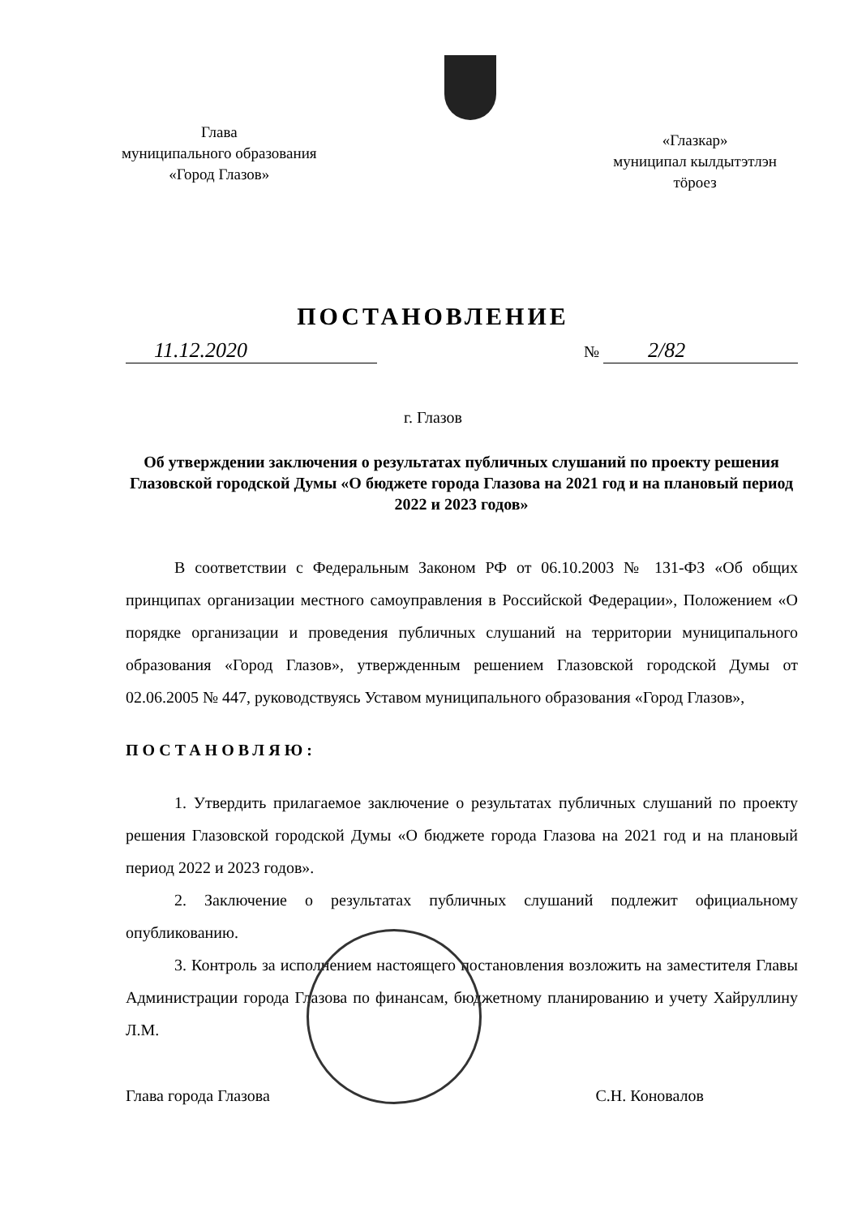Глава
муниципального образования
«Город Глазов»
«Глазкар»
муниципал кылдытэтлэн
тӧроез
ПОСТАНОВЛЕНИЕ
11.12.2020
№ 2/82
г. Глазов
Об утверждении заключения о результатах публичных слушаний по проекту решения Глазовской городской Думы «О бюджете города Глазова на 2021 год и на плановый период 2022 и 2023 годов»
В соответствии с Федеральным Законом РФ от 06.10.2003 № 131-ФЗ «Об общих принципах организации местного самоуправления в Российской Федерации», Положением «О порядке организации и проведения публичных слушаний на территории муниципального образования «Город Глазов», утвержденным решением Глазовской городской Думы от 02.06.2005 № 447, руководствуясь Уставом муниципального образования «Город Глазов»,
ПОСТАНОВЛЯЮ:
1. Утвердить прилагаемое заключение о результатах публичных слушаний по проекту решения Глазовской городской Думы «О бюджете города Глазова на 2021 год и на плановый период 2022 и 2023 годов».
2. Заключение о результатах публичных слушаний подлежит официальному опубликованию.
3. Контроль за исполнением настоящего постановления возложить на заместителя Главы Администрации города Глазова по финансам, бюджетному планированию и учету Хайруллину Л.М.
Глава города Глазова С.Н. Коновалов